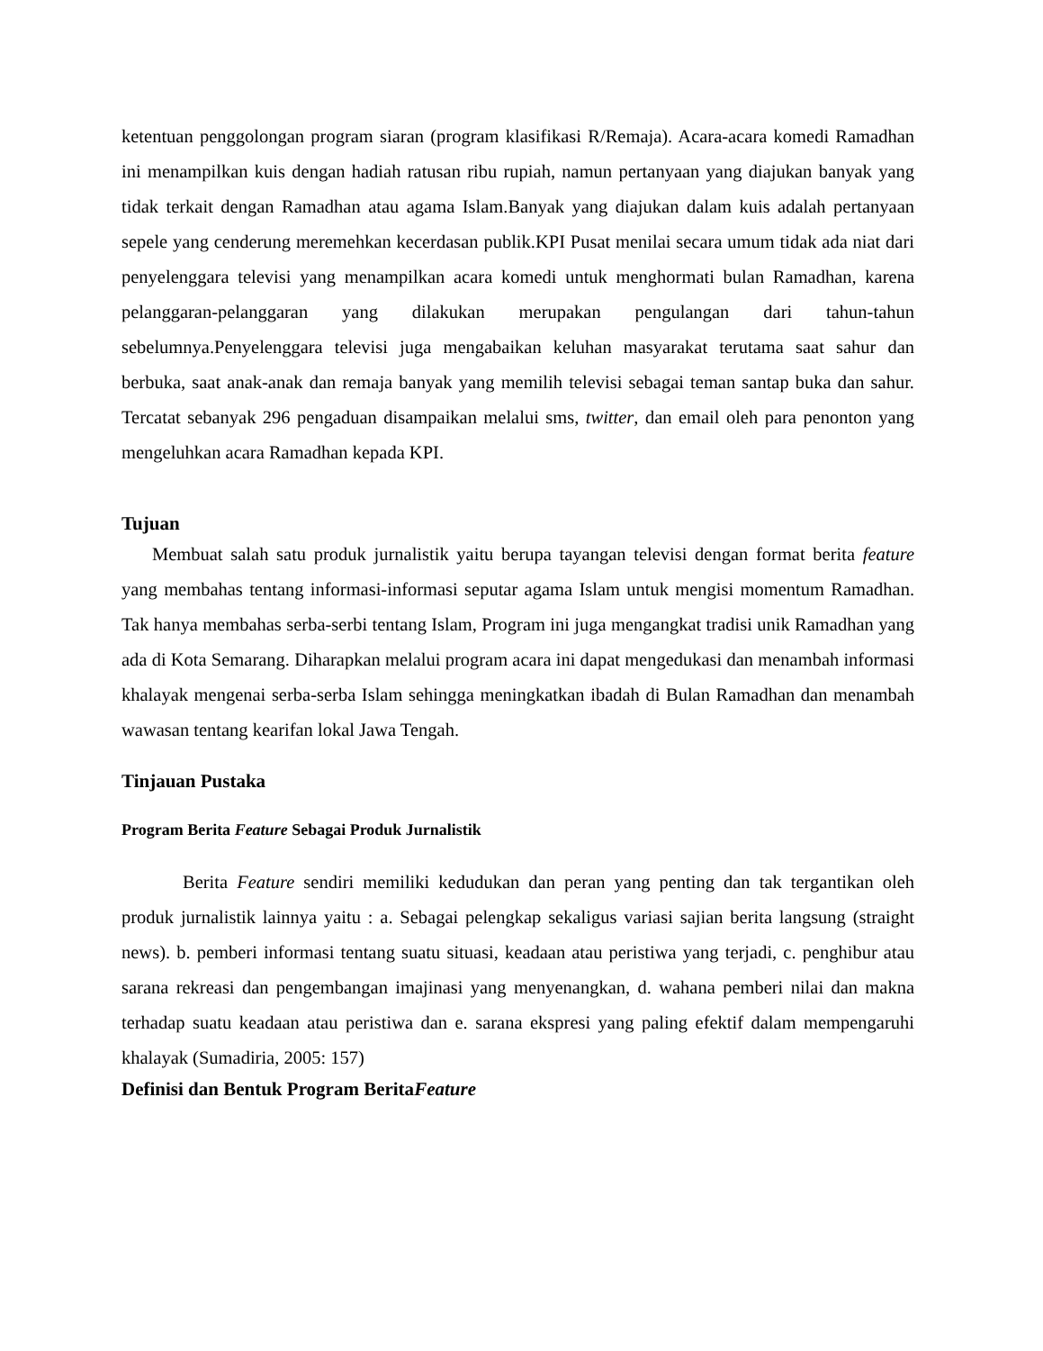ketentuan penggolongan program siaran (program klasifikasi R/Remaja). Acara-acara komedi Ramadhan ini menampilkan kuis dengan hadiah ratusan ribu rupiah, namun pertanyaan yang diajukan banyak yang tidak terkait dengan Ramadhan atau agama Islam.Banyak yang diajukan dalam kuis adalah pertanyaan sepele yang cenderung meremehkan kecerdasan publik.KPI Pusat menilai secara umum tidak ada niat dari penyelenggara televisi yang menampilkan acara komedi untuk menghormati bulan Ramadhan, karena pelanggaran-pelanggaran yang dilakukan merupakan pengulangan dari tahun-tahun sebelumnya.Penyelenggara televisi juga mengabaikan keluhan masyarakat terutama saat sahur dan berbuka, saat anak-anak dan remaja banyak yang memilih televisi sebagai teman santap buka dan sahur. Tercatat sebanyak 296 pengaduan disampaikan melalui sms, twitter, dan email oleh para penonton yang mengeluhkan acara Ramadhan kepada KPI.
Tujuan
Membuat salah satu produk jurnalistik yaitu berupa tayangan televisi dengan format berita feature yang membahas tentang informasi-informasi seputar agama Islam untuk mengisi momentum Ramadhan. Tak hanya membahas serba-serbi tentang Islam, Program ini juga mengangkat tradisi unik Ramadhan yang ada di Kota Semarang. Diharapkan melalui program acara ini dapat mengedukasi dan menambah informasi khalayak mengenai serba-serba Islam sehingga meningkatkan ibadah di Bulan Ramadhan dan menambah wawasan tentang kearifan lokal Jawa Tengah.
Tinjauan Pustaka
Program Berita Feature Sebagai Produk Jurnalistik
Berita Feature sendiri memiliki kedudukan dan peran yang penting dan tak tergantikan oleh produk jurnalistik lainnya yaitu : a. Sebagai pelengkap sekaligus variasi sajian berita langsung (straight news). b. pemberi informasi tentang suatu situasi, keadaan atau peristiwa yang terjadi, c. penghibur atau sarana rekreasi dan pengembangan imajinasi yang menyenangkan, d. wahana pemberi nilai dan makna terhadap suatu keadaan atau peristiwa dan e. sarana ekspresi yang paling efektif dalam mempengaruhi khalayak (Sumadiria, 2005: 157)
Definisi dan Bentuk Program BeritaFeature